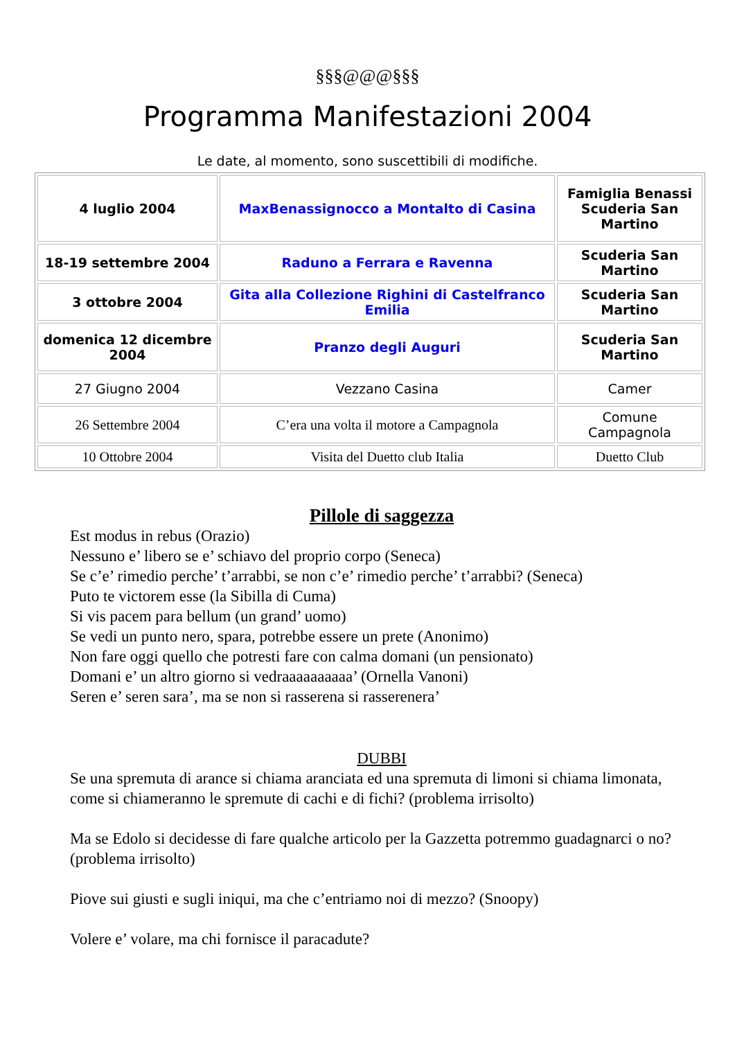§§§@@@§§§
Programma Manifestazioni 2004
Le date, al momento, sono suscettibili di modifiche.
| 4 luglio 2004 | MaxBenassignocco a Montalto di Casina | Famiglia Benassi Scuderia San Martino |
| 18-19 settembre 2004 | Raduno a Ferrara e Ravenna | Scuderia San Martino |
| 3 ottobre 2004 | Gita alla Collezione Righini di Castelfranco Emilia | Scuderia San Martino |
| domenica 12 dicembre 2004 | Pranzo degli Auguri | Scuderia San Martino |
| 27 Giugno 2004 | Vezzano Casina | Camer |
| 26 Settembre 2004 | C’era una volta il motore a Campagnola | Comune Campagnola |
| 10 Ottobre 2004 | Visita del Duetto club Italia | Duetto Club |
Pillole di saggezza
Est modus in rebus (Orazio)
Nessuno e’ libero se e’ schiavo del proprio corpo (Seneca)
Se c’e’ rimedio perche’ t’arrabbi, se non c’e’ rimedio perche’ t’arrabbi? (Seneca)
Puto te victorem esse (la Sibilla di Cuma)
Si vis pacem para bellum (un grand’ uomo)
Se vedi un punto nero, spara, potrebbe essere un prete (Anonimo)
Non fare oggi quello che potresti fare con calma domani (un pensionato)
Domani e’ un altro giorno si vedraaaaaaaaaa’ (Ornella Vanoni)
Seren e’ seren sara’, ma se non si rasserena si rasserenera’
DUBBI
Se una spremuta di arance si chiama aranciata ed una spremuta di limoni si chiama limonata, come si chiameranno le spremute di cachi e di fichi? (problema irrisolto)
Ma se Edolo si decidesse di fare qualche articolo per la Gazzetta potremmo guadagnarci o no? (problema irrisolto)
Piove sui giusti e sugli iniqui, ma che c’entriamo noi di mezzo? (Snoopy)
Volere e’ volare, ma chi fornisce il paracadute?